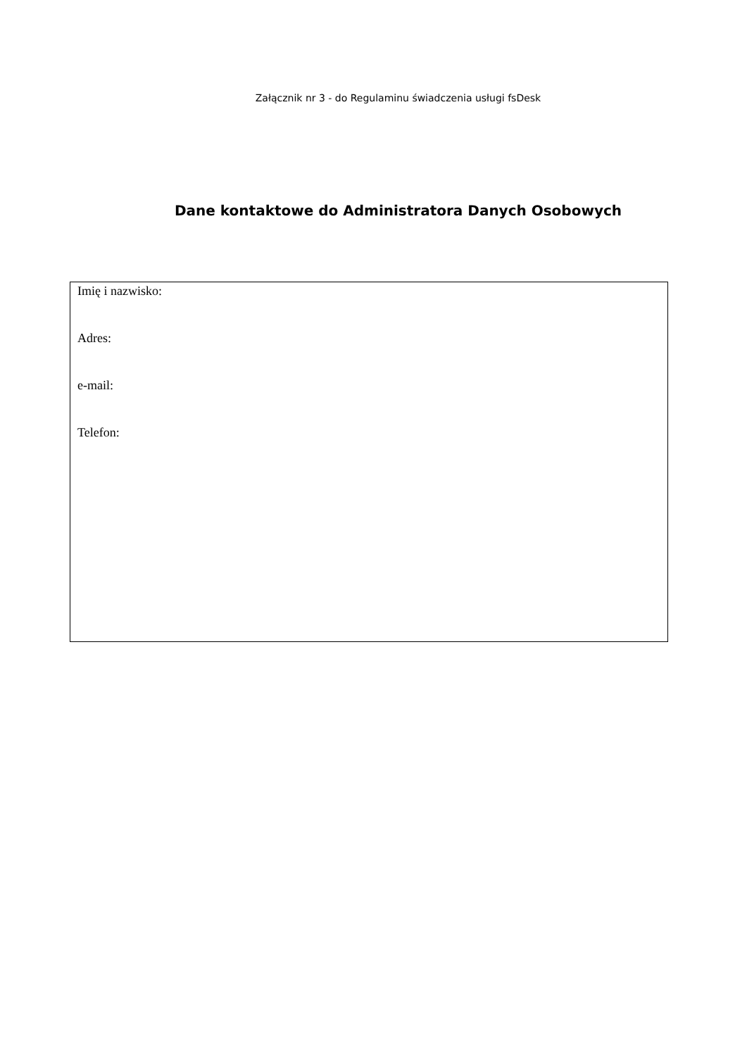Załącznik nr 3 - do Regulaminu świadczenia usługi fsDesk
Dane kontaktowe do Administratora Danych Osobowych
Imię i nazwisko:
Adres:
e-mail:
Telefon: